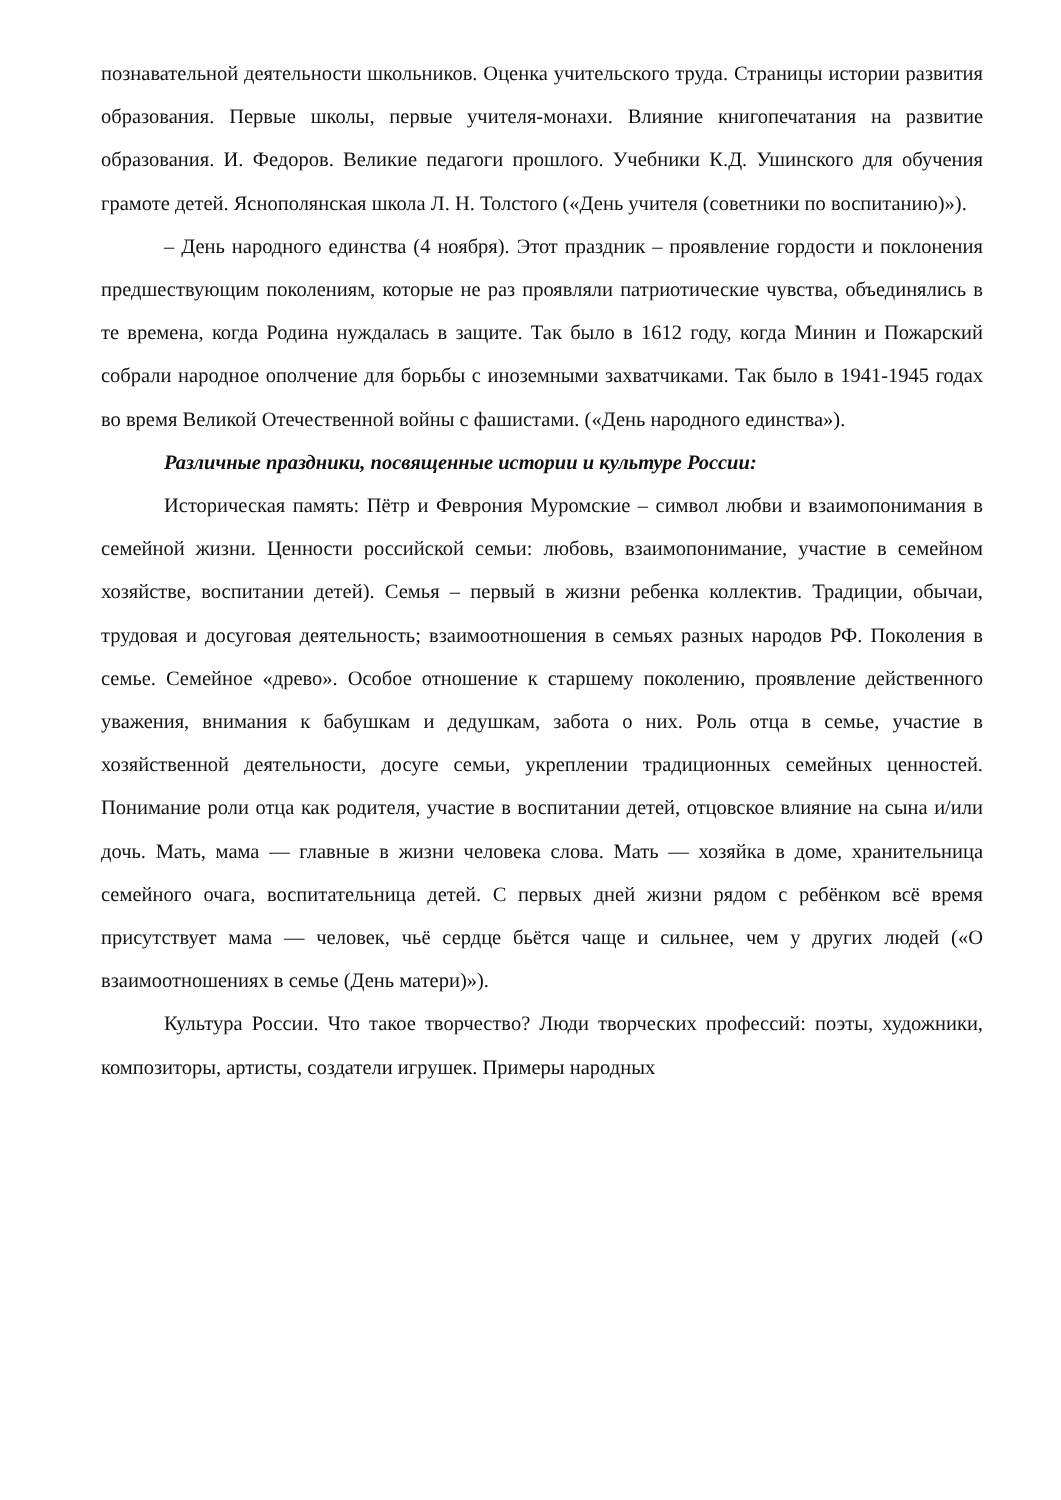познавательной деятельности школьников. Оценка учительского труда. Страницы истории развития образования. Первые школы, первые учителя-монахи. Влияние книгопечатания на развитие образования. И. Федоров. Великие педагоги прошлого. Учебники К.Д. Ушинского для обучения грамоте детей. Яснополянская школа Л. Н. Толстого («День учителя (советники по воспитанию)»).
– День народного единства (4 ноября). Этот праздник – проявление гордости и поклонения предшествующим поколениям, которые не раз проявляли патриотические чувства, объединялись в те времена, когда Родина нуждалась в защите. Так было в 1612 году, когда Минин и Пожарский собрали народное ополчение для борьбы с иноземными захватчиками. Так было в 1941-1945 годах во время Великой Отечественной войны с фашистами. («День народного единства»).
Различные праздники, посвященные истории и культуре России:
Историческая память: Пётр и Феврония Муромские – символ любви и взаимопонимания в семейной жизни. Ценности российской семьи: любовь, взаимопонимание, участие в семейном хозяйстве, воспитании детей). Семья – первый в жизни ребенка коллектив. Традиции, обычаи, трудовая и досуговая деятельность; взаимоотношения в семьях разных народов РФ. Поколения в семье. Семейное «древо». Особое отношение к старшему поколению, проявление действенного уважения, внимания к бабушкам и дедушкам, забота о них. Роль отца в семье, участие в хозяйственной деятельности, досуге семьи, укреплении традиционных семейных ценностей. Понимание роли отца как родителя, участие в воспитании детей, отцовское влияние на сына и/или дочь. Мать, мама — главные в жизни человека слова. Мать — хозяйка в доме, хранительница семейного очага, воспитательница детей. С первых дней жизни рядом с ребёнком всё время присутствует мама — человек, чьё сердце бьётся чаще и сильнее, чем у других людей («О взаимоотношениях в семье (День матери)»).
Культура России. Что такое творчество? Люди творческих профессий: поэты, художники, композиторы, артисты, создатели игрушек. Примеры народных